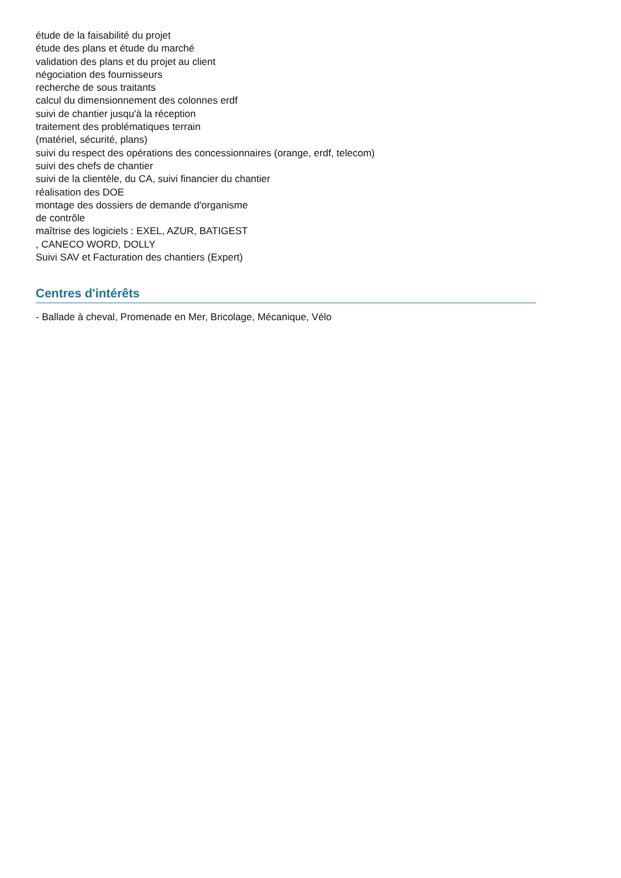étude de la faisabilité du projet
étude des plans et étude du marché
validation des plans et du projet au client
négociation des fournisseurs
recherche de sous traitants
calcul du dimensionnement des colonnes erdf
suivi de chantier jusqu'à la réception
traitement des problématiques terrain
(matériel, sécurité, plans)
suivi du respect des opérations des concessionnaires (orange, erdf, telecom)
suivi des chefs de chantier
suivi de la clientèle, du CA, suivi financier du chantier
réalisation des DOE
montage des dossiers de demande d'organisme
de contrôle
maîtrise des logiciels : EXEL, AZUR, BATIGEST
, CANECO WORD, DOLLY
Suivi SAV et Facturation des chantiers (Expert)
Centres d'intérêts
- Ballade à cheval, Promenade en Mer, Bricolage, Mécanique, Vélo